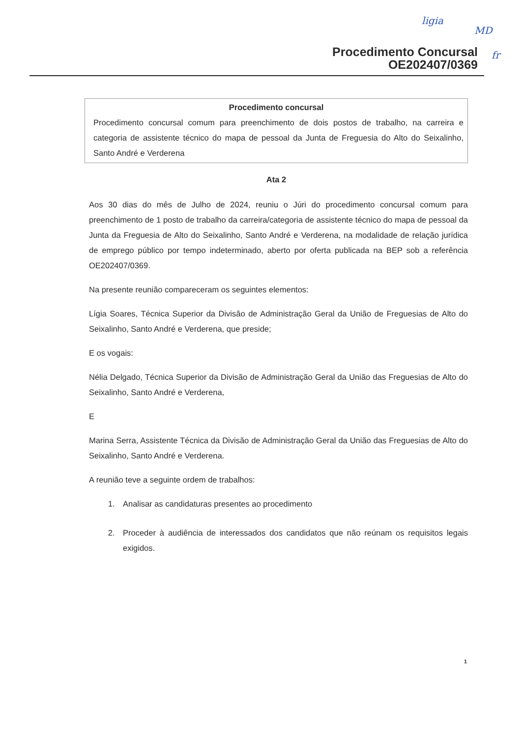ligia
MD
fr
Procedimento Concursal
OE202407/0369
Procedimento concursal
Procedimento concursal comum para preenchimento de dois postos de trabalho, na carreira e categoria de assistente técnico do mapa de pessoal da Junta de Freguesia do Alto do Seixalinho, Santo André e Verderena
Ata 2
Aos 30 dias do mês de Julho de 2024, reuniu o Júri do procedimento concursal comum para preenchimento de 1 posto de trabalho da carreira/categoria de assistente técnico do mapa de pessoal da Junta da Freguesia de Alto do Seixalinho, Santo André e Verderena, na modalidade de relação jurídica de emprego público por tempo indeterminado, aberto por oferta publicada na BEP sob a referência OE202407/0369.
Na presente reunião compareceram os seguintes elementos:
Lígia Soares, Técnica Superior da Divisão de Administração Geral da União de Freguesias de Alto do Seixalinho, Santo André e Verderena, que preside;
E os vogais:
Nélia Delgado, Técnica Superior da Divisão de Administração Geral da União das Freguesias de Alto do Seixalinho, Santo André e Verderena,
E
Marina Serra, Assistente Técnica da Divisão de Administração Geral da União das Freguesias de Alto do Seixalinho, Santo André e Verderena.
A reunião teve a seguinte ordem de trabalhos:
1. Analisar as candidaturas presentes ao procedimento
2. Proceder à audiência de interessados dos candidatos que não reúnam os requisitos legais exigidos.
1